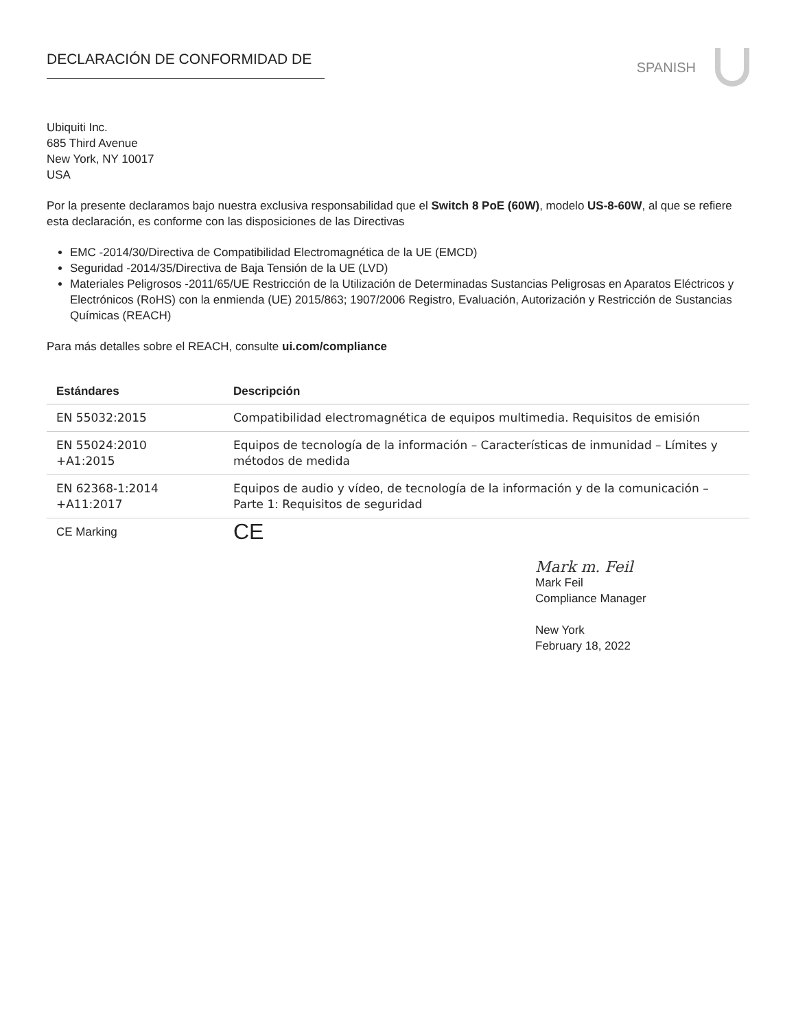DECLARACIÓN DE CONFORMIDAD DE
SPANISH
Ubiquiti Inc.
685 Third Avenue
New York, NY 10017
USA
Por la presente declaramos bajo nuestra exclusiva responsabilidad que el Switch 8 PoE (60W), modelo US-8-60W, al que se refiere esta declaración, es conforme con las disposiciones de las Directivas
EMC -2014/30/Directiva de Compatibilidad Electromagnética de la UE (EMCD)
Seguridad -2014/35/Directiva de Baja Tensión de la UE (LVD)
Materiales Peligrosos -2011/65/UE Restricción de la Utilización de Determinadas Sustancias Peligrosas en Aparatos Eléctricos y Electrónicos (RoHS) con la enmienda (UE) 2015/863; 1907/2006 Registro, Evaluación, Autorización y Restricción de Sustancias Químicas (REACH)
Para más detalles sobre el REACH, consulte ui.com/compliance
| Estándares | Descripción |
| --- | --- |
| EN 55032:2015 | Compatibilidad electromagnética de equipos multimedia. Requisitos de emisión |
| EN 55024:2010 +A1:2015 | Equipos de tecnología de la información – Características de inmunidad – Límites y métodos de medida |
| EN 62368-1:2014 +A11:2017 | Equipos de audio y vídeo, de tecnología de la información y de la comunicación – Parte 1: Requisitos de seguridad |
| CE Marking | CE |
Mark m. Feil
Mark Feil
Compliance Manager
New York
February 18, 2022